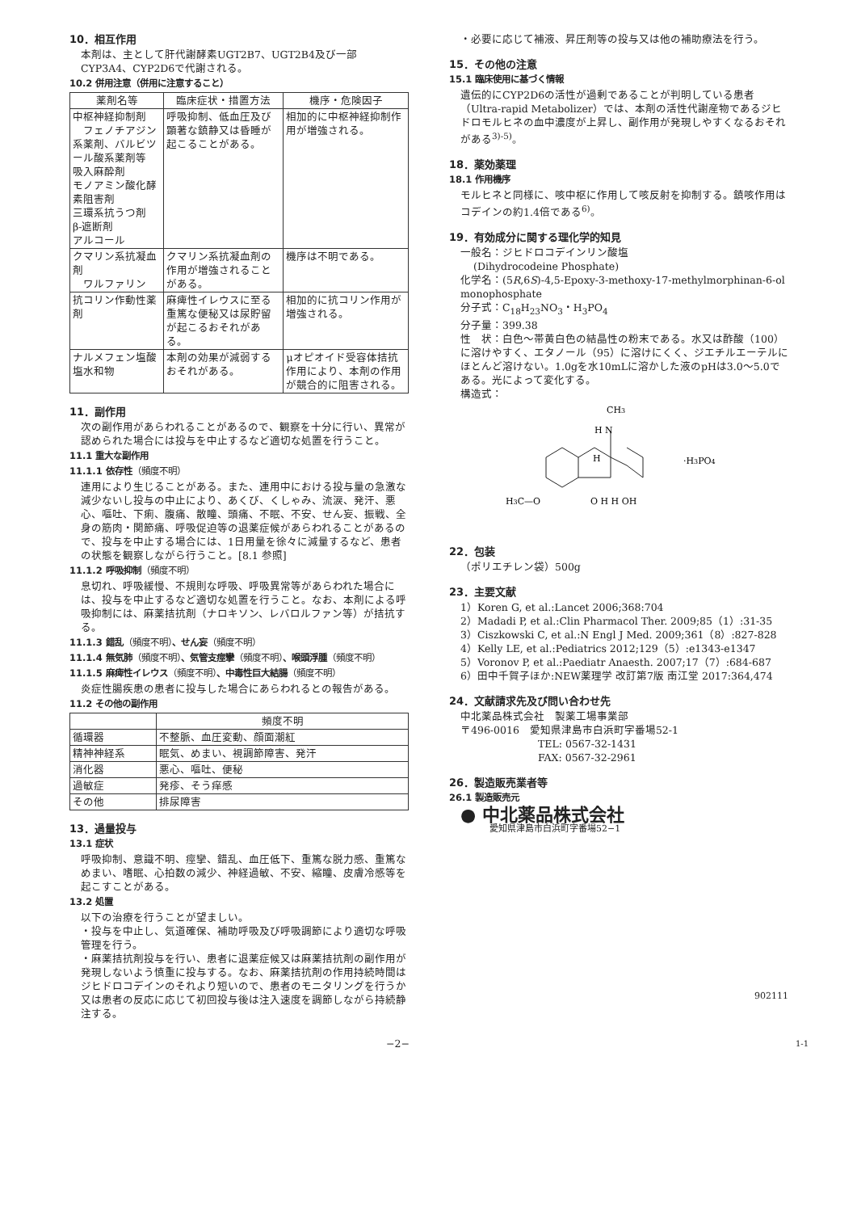10．相互作用
本剤は、主として肝代謝酵素UGT2B7、UGT2B4及び一部CYP3A4、CYP2D6で代謝される。
10.2 併用注意（併用に注意すること）
| 薬剤名等 | 臨床症状・措置方法 | 機序・危険因子 |
| --- | --- | --- |
| 中枢神経抑制剤 フェノチアジン系薬剤、バルビツール酸系薬剤等 吸入麻酔剤 モノアミン酸化酵素阻害剤 三環系抗うつ剤 β-遮断剤 アルコール | 呼吸抑制、低血圧及び顕著な鎮静又は昏睡が起こることがある。 | 相加的に中枢神経抑制作用が増強される。 |
| クマリン系抗凝血剤 ワルファリン | クマリン系抗凝血剤の作用が増強されることがある。 | 機序は不明である。 |
| 抗コリン作動性薬剤 | 麻痺性イレウスに至る重篤な便秘又は尿貯留が起こるおそれがある。 | 相加的に抗コリン作用が増強される。 |
| ナルメフェン塩酸塩水和物 | 本剤の効果が減弱するおそれがある。 | μオピオイド受容体拮抗作用により、本剤の作用が競合的に阻害される。 |
11．副作用
次の副作用があらわれることがあるので、観察を十分に行い、異常が認められた場合には投与を中止するなど適切な処置を行うこと。
11.1 重大な副作用
11.1.1 依存性（頻度不明）
連用により生じることがある。また、連用中における投与量の急激な減少ないし投与の中止により、あくび、くしゃみ、流涙、発汗、悪心、嘔吐、下痢、腹痛、散瞳、頭痛、不眠、不安、せん妄、振戦、全身の筋肉・関節痛、呼吸促迫等の退薬症候があらわれることがあるので、投与を中止する場合には、1日用量を徐々に減量するなど、患者の状態を観察しながら行うこと。[8.1 参照]
11.1.2 呼吸抑制（頻度不明）
息切れ、呼吸緩慢、不規則な呼吸、呼吸異常等があらわれた場合には、投与を中止するなど適切な処置を行うこと。なお、本剤による呼吸抑制には、麻薬拮抗剤（ナロキソン、レバロルファン等）が拮抗する。
11.1.3 錯乱（頻度不明）、せん妄（頻度不明）
11.1.4 無気肺（頻度不明）、気管支痙攣（頻度不明）、喉頭浮腫（頻度不明）
11.1.5 麻痺性イレウス（頻度不明）、中毒性巨大結腸（頻度不明）
炎症性腸疾患の患者に投与した場合にあらわれるとの報告がある。
11.2 その他の副作用
| | 頻度不明 |
| --- | --- |
| 循環器 | 不整脈、血圧変動、顔面潮紅 |
| 精神神経系 | 眠気、めまい、視調節障害、発汗 |
| 消化器 | 悪心、嘔吐、便秘 |
| 過敏症 | 発疹、そう痒感 |
| その他 | 排尿障害 |
13．過量投与
13.1 症状
呼吸抑制、意識不明、痙攣、錯乱、血圧低下、重篤な脱力感、重篤なめまい、嗜眠、心拍数の減少、神経過敏、不安、縮瞳、皮膚冷感等を起こすことがある。
13.2 処置
以下の治療を行うことが望ましい。
・投与を中止し、気道確保、補助呼吸及び呼吸調節により適切な呼吸管理を行う。
・麻薬拮抗剤投与を行い、患者に退薬症候又は麻薬拮抗剤の副作用が発現しないよう慎重に投与する。なお、麻薬拮抗剤の作用持続時間はジヒドロコデインのそれより短いので、患者のモニタリングを行うか又は患者の反応に応じて初回投与後は注入速度を調節しながら持続静注する。
・必要に応じて補液、昇圧剤等の投与又は他の補助療法を行う。
15．その他の注意
15.1 臨床使用に基づく情報
遺伝的にCYP2D6の活性が過剰であることが判明している患者（Ultra-rapid Metabolizer）では、本剤の活性代謝産物であるジヒドロモルヒネの血中濃度が上昇し、副作用が発現しやすくなるおそれがある<sup>3)-5)</sup>。
18．薬効薬理
18.1 作用機序
モルヒネと同様に、咳中枢に作用して咳反射を抑制する。鎮咳作用はコデインの約1.4倍である<sup>6)</sup>。
19．有効成分に関する理化学的知見
一般名：ジヒドロコデインリン酸塩
(Dihydrocodeine Phosphate)
化学名：(5R,6S)-4,5-Epoxy-3-methoxy-17-methylmorphinan-6-ol monophosphate
分子式：C<sub>18</sub>H<sub>23</sub>NO<sub>3</sub>・H<sub>3</sub>PO<sub>4</sub>
分子量：399.38
性　状：白色～帯黄白色の結晶性の粉末である。水又は酢酸（100）に溶けやすく、エタノール（95）に溶けにくく、ジエチルエーテルにほとんど溶けない。1.0gを水10mLに溶かした液のpHは3.0～5.0である。光によって変化する。
構造式：
CH3
H N
H
H3C—O
O H H OH
·H3PO4
22．包装
（ポリエチレン袋）500g
23．主要文献
1）Koren G, et al.:Lancet 2006;368:704
2）Madadi P, et al.:Clin Pharmacol Ther. 2009;85（1）:31-35
3）Ciszkowski C, et al.:N Engl J Med. 2009;361（8）:827-828
4）Kelly LE, et al.:Pediatrics 2012;129（5）:e1343-e1347
5）Voronov P, et al.:Paediatr Anaesth. 2007;17（7）:684-687
6）田中千賀子ほか:NEW薬理学 改訂第7版 南江堂 2017:364,474
24．文献請求先及び問い合わせ先
中北薬品株式会社　製薬工場事業部
〒496-0016　愛知県津島市白浜町字番場52-1
TEL: 0567-32-1431
FAX: 0567-32-2961
26．製造販売業者等
26.1 製造販売元
● 中北薬品株式会社
愛知県津島市白浜町字番場52−1
902111
−2−　1-1